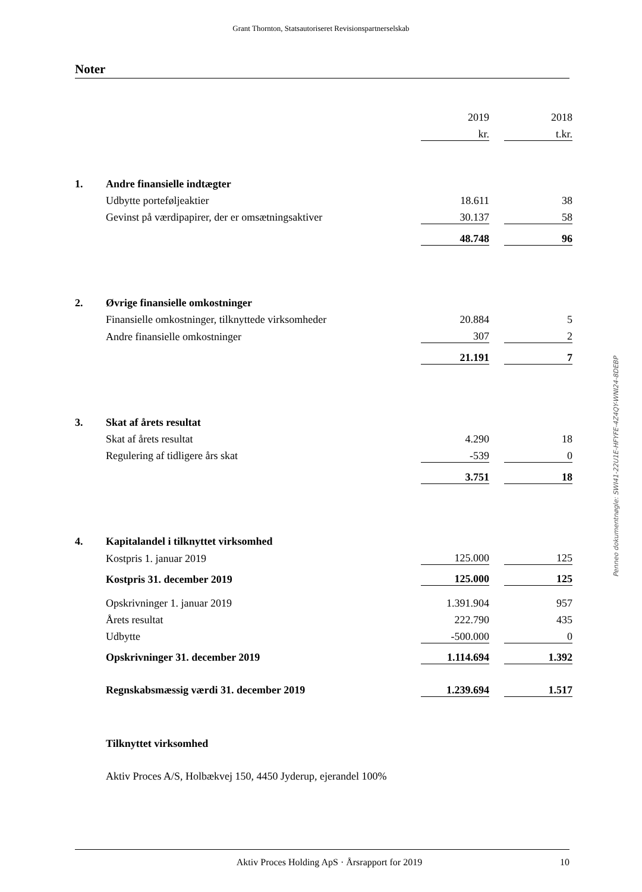Grant Thornton, Statsautoriseret Revisionspartnerselskab
Noter
| | | 2019 | | 2018 |
| | | kr. | | t.kr. |
| 1. | Andre finansielle indtægter | | | |
| | Udbytte porteføljeaktier | 18.611 | | 38 |
| | Gevinst på værdipapirer, der er omsætningsaktiver | 30.137 | | 58 |
| | | 48.748 | | 96 |
| 2. | Øvrige finansielle omkostninger | | | |
| | Finansielle omkostninger, tilknyttede virksomheder | 20.884 | | 5 |
| | Andre finansielle omkostninger | 307 | | 2 |
| | | 21.191 | | 7 |
| 3. | Skat af årets resultat | | | |
| | Skat af årets resultat | 4.290 | | 18 |
| | Regulering af tidligere års skat | -539 | | 0 |
| | | 3.751 | | 18 |
| 4. | Kapitalandel i tilknyttet virksomhed | | | |
| | Kostpris 1. januar 2019 | 125.000 | | 125 |
| | Kostpris 31. december 2019 | 125.000 | | 125 |
| | Opskrivninger 1. januar 2019 | 1.391.904 | | 957 |
| | Årets resultat | 222.790 | | 435 |
| | Udbytte | -500.000 | | 0 |
| | Opskrivninger 31. december 2019 | 1.114.694 | | 1.392 |
| | Regnskabsmæssig værdi 31. december 2019 | 1.239.694 | | 1.517 |
| | Tilknyttet virksomhed | | | |
| | Aktiv Proces A/S, Holbækvej 150, 4450 Jyderup, ejerandel 100% | | | |
Penneo dokumentnøgle: SWI41-22U1E-HFYFE-4Z4QY-WNI24-8DEBP
Aktiv Proces Holding ApS · Årsrapport for 2019 10